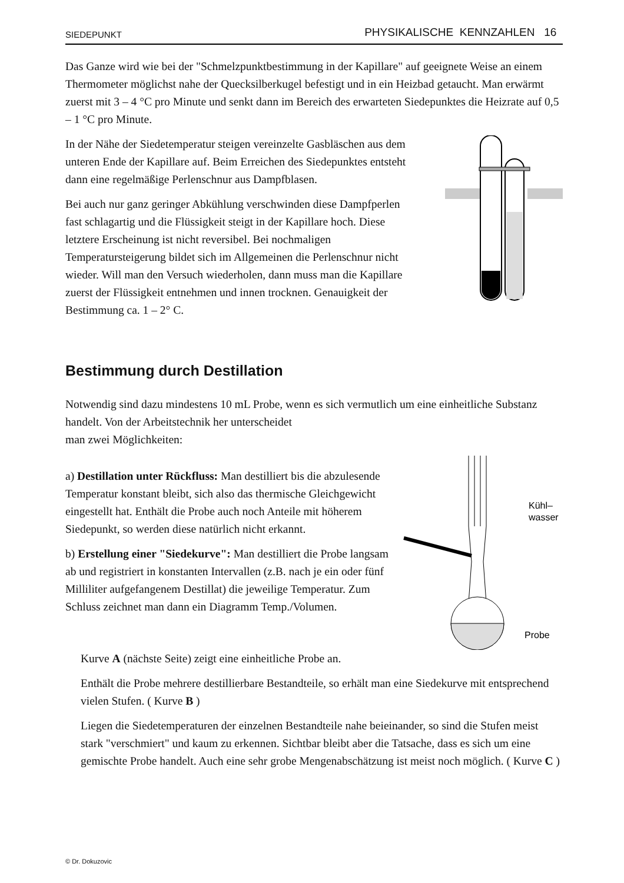SIEDEPUNKT PHYSIKALISCHE KENNZAHLEN 16
Das Ganze wird wie bei der "Schmelzpunktbestimmung in der Kapillare" auf geeignete Weise an einem Thermometer möglichst nahe der Quecksilberkugel befestigt und in ein Heizbad getaucht. Man erwärmt zuerst mit 3 – 4 °C pro Minute und senkt dann im Bereich des erwarteten Siedepunktes die Heizrate auf 0,5 – 1 °C pro Minute.
In der Nähe der Siedetemperatur steigen vereinzelte Gasbläschen aus dem unteren Ende der Kapillare auf. Beim Erreichen des Siedepunktes entsteht dann eine regelmäßige Perlenschnur aus Dampfblasen.
Bei auch nur ganz geringer Abkühlung verschwinden diese Dampfperlen fast schlagartig und die Flüssigkeit steigt in der Kapillare hoch. Diese letztere Erscheinung ist nicht reversibel. Bei nochmaligen Temperatursteigerung bildet sich im Allgemeinen die Perlenschnur nicht wieder. Will man den Versuch wiederholen, dann muss man die Kapillare zuerst der Flüssigkeit entnehmen und innen trocknen. Genauigkeit der Bestimmung ca. 1 – 2° C.
Bestimmung durch Destillation
Notwendig sind dazu mindestens 10 mL Probe, wenn es sich vermutlich um eine einheitliche Substanz handelt. Von der Arbeitstechnik her unterscheidet
man zwei Möglichkeiten:
a) Destillation unter Rückfluss: Man destilliert bis die abzulesende Temperatur konstant bleibt, sich also das thermische Gleichgewicht eingestellt hat. Enthält die Probe auch noch Anteile mit höherem Siedepunkt, so werden diese natürlich nicht erkannt.
b) Erstellung einer "Siedekurve": Man destilliert die Probe langsam ab und registriert in konstanten Intervallen (z.B. nach je ein oder fünf Milliliter aufgefangenem Destillat) die jeweilige Temperatur. Zum Schluss zeichnet man dann ein Diagramm Temp./Volumen.
Kühl–
wasser
Probe
Kurve A (nächste Seite) zeigt eine einheitliche Probe an.
Enthält die Probe mehrere destillierbare Bestandteile, so erhält man eine Siedekurve mit entsprechend vielen Stufen. ( Kurve B )
Liegen die Siedetemperaturen der einzelnen Bestandteile nahe beieinander, so sind die Stufen meist stark "verschmiert" und kaum zu erkennen. Sichtbar bleibt aber die Tatsache, dass es sich um eine gemischte Probe handelt. Auch eine sehr grobe Mengenabschätzung ist meist noch möglich. ( Kurve C )
© Dr. Dokuzovic